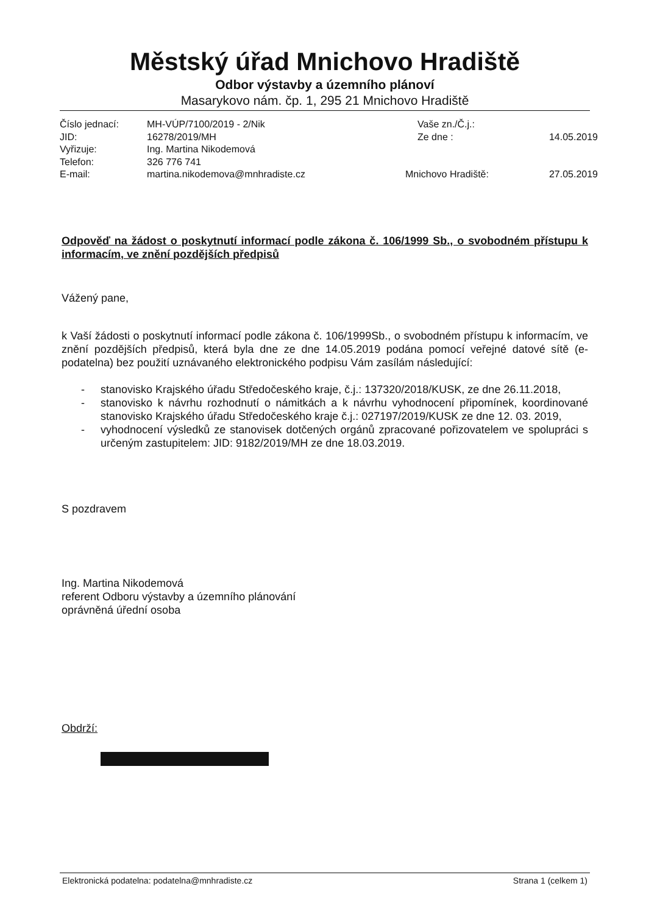Městský úřad Mnichovo Hradiště
Odbor výstavby a územního plánoví
Masarykovo nám. čp. 1, 295 21 Mnichovo Hradiště
| Číslo jednací: | MH-VÚP/7100/2019 - 2/Nik | Vaše zn./Č.j.: | |
| JID: | 16278/2019/MH | Ze dne : | 14.05.2019 |
| Vyřizuje: | Ing. Martina Nikodemová | | |
| Telefon: | 326 776 741 | | |
| E-mail: | martina.nikodemova@mnhradiste.cz | Mnichovo Hradiště: | 27.05.2019 |
Odpověď na žádost o poskytnutí informací podle zákona č. 106/1999 Sb., o svobodném přístupu k informacím, ve znění pozdějších předpisů
Vážený pane,
k Vaší žádosti o poskytnutí informací podle zákona č. 106/1999Sb., o svobodném přístupu k informacím, ve znění pozdějších předpisů, která byla dne ze dne 14.05.2019 podána pomocí veřejné datové sítě (e-podatelna) bez použití uznávaného elektronického podpisu Vám zasílám následující:
- stanovisko Krajského úřadu Středočeského kraje, č.j.: 137320/2018/KUSK, ze dne 26.11.2018,
- stanovisko k návrhu rozhodnutí o námitkách a k návrhu vyhodnocení připomínek, koordinované stanovisko Krajského úřadu Středočeského kraje č.j.: 027197/2019/KUSK ze dne 12. 03. 2019,
- vyhodnocení výsledků ze stanovisek dotčených orgánů zpracované pořizovatelem ve spolupráci s určeným zastupitelem: JID: 9182/2019/MH ze dne 18.03.2019.
S pozdravem
Ing. Martina Nikodemová
referent Odboru výstavby a územního plánování
oprávněná úřední osoba
Obdrží:
Elektronická podatelna: podatelna@mnhradiste.cz Strana 1 (celkem 1)